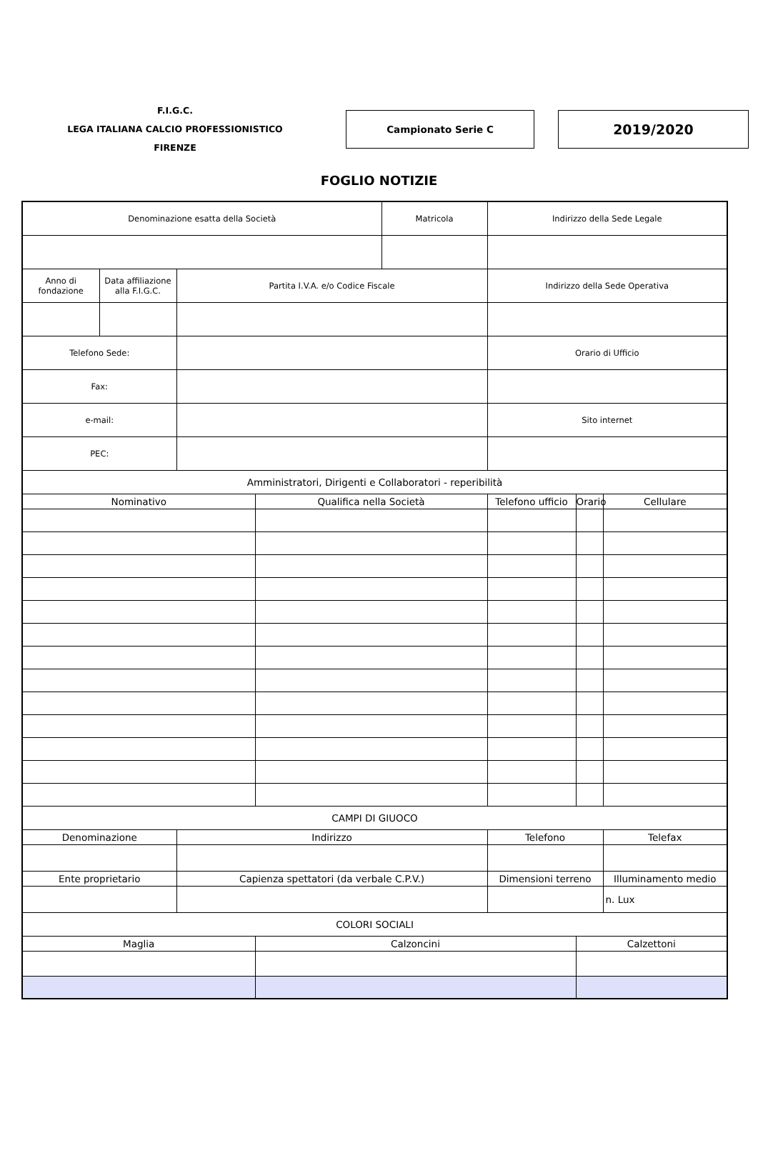F.I.G.C.
LEGA ITALIANA CALCIO PROFESSIONISTICO
FIRENZE
Campionato Serie C
2019/2020
FOGLIO NOTIZIE
| Denominazione esatta della Società | | | | Matricola | Indirizzo della Sede Legale | | |
| Anno di fondazione | Data affiliazione alla F.I.G.C. | Partita I.V.A. e/o Codice Fiscale | | | Indirizzo della Sede Operativa | | |
| Telefono Sede: | | | | | Orario di Ufficio | | |
| Fax: | | | | | | | |
| e-mail: | | | | | Sito internet | | |
| PEC: | | | | | | | |
| Amministratori, Dirigenti e Collaboratori - reperibilità | | | | | | | |
| Nominativo | | | Qualifica nella Società | | Telefono ufficio | Orario | Cellulare |
| CAMPI DI GIUOCO | | | | | | | |
| Denominazione | | Indirizzo | | | Telefono | | Telefax |
| Ente proprietario | | Capienza spettatori (da verbale C.P.V.) | | | Dimensioni terreno | | Illuminamento medio |
| | | | | | | | n. Lux |
| COLORI SOCIALI | | | | | | | |
| Maglia | | | Calzoncini | | | Calzettoni | |